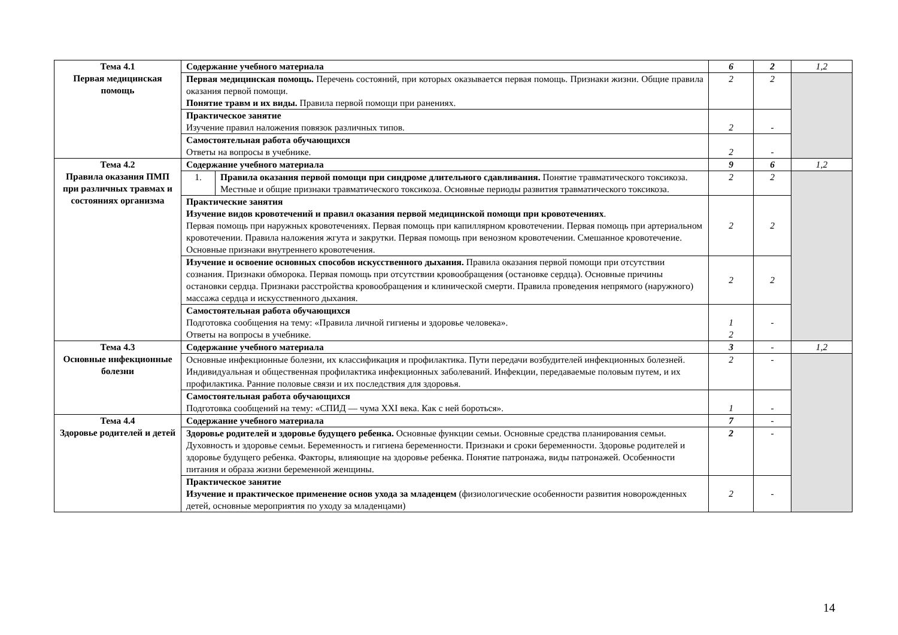| Тема 4.1 Первая медицинская помощь | Содержание учебного материала | | 6 | 2 | 1,2 |
| | Первая медицинская помощь. Перечень состояний, при которых оказывается первая помощь. Признаки жизни. Общие правила оказания первой помощи. Понятие травм и их виды. Правила первой помощи при ранениях. | | 2 | 2 | |
| | Практическое занятие Изучение правил наложения повязок различных типов. | | 2 | - | |
| | Самостоятельная работа обучающихся Ответы на вопросы в учебнике. | | 2 | - | |
| Тема 4.2 Правила оказания ПМП при различных травмах и состояниях организма | Содержание учебного материала | | 9 | 6 | 1,2 |
| | 1. | Правила оказания первой помощи при синдроме длительного сдавливания. Понятие травматического токсикоза. Местные и общие признаки травматического токсикоза. Основные периоды развития травматического токсикоза. | 2 | 2 | |
| | Практические занятия Изучение видов кровотечений и правил оказания первой медицинской помощи при кровотечениях . Первая помощь при наружных кровотечениях. Первая помощь при капиллярном кровотечении. Первая помощь при артериальном кровотечении. Правила наложения жгута и закрутки. Первая помощь при венозном кровотечении. Смешанное кровотечение. Основные признаки внутреннего кровотечения. | | 2 | 2 | |
| | Изучение и освоение основных способов искусственного дыхания. Правила оказания первой помощи при отсутствии сознания. Признаки обморока. Первая помощь при отсутствии кровообращения (остановке сердца). Основные причины остановки сердца. Признаки расстройства кровообращения и клинической смерти. Правила проведения непрямого (наружного) массажа сердца и искусственного дыхания. | | 2 | 2 | |
| | Самостоятельная работа обучающихся Подготовка сообщения на тему: «Правила личной гигиены и здоровье человека». Ответы на вопросы в учебнике. | | 1 2 | - | |
| Тема 4.3 Основные инфекционные болезни | Содержание учебного материала | | 3 | - | 1,2 |
| | Основные инфекционные болезни, их классификация и профилактика. Пути передачи возбудителей инфекционных болезней. Индивидуальная и общественная профилактика инфекционных заболеваний. Инфекции, передаваемые половым путем, и их профилактика. Ранние половые связи и их последствия для здоровья. | | 2 | - | |
| | Самостоятельная работа обучающихся Подготовка сообщений на тему: «СПИД — чума XXI века. Как с ней бороться». | | 1 | - | |
| Тема 4.4 Здоровье родителей и детей | Содержание учебного материала | | 7 | - | |
| | Здоровье родителей и здоровье будущего ребенка. Основные функции семьи. Основные средства планирования семьи. Духовность и здоровье семьи. Беременность и гигиена беременности. Признаки и сроки беременности. Здоровье родителей и здоровье будущего ребенка. Факторы, влияющие на здоровье ребенка. Понятие патронажа, виды патронажей. Особенности питания и образа жизни беременной женщины. | | 2 | - | |
| | Практическое занятие Изучение и практическое применение основ ухода за младенцем (физиологические особенности развития новорожденных детей, основные мероприятия по уходу за младенцами) | | 2 | - | |
14